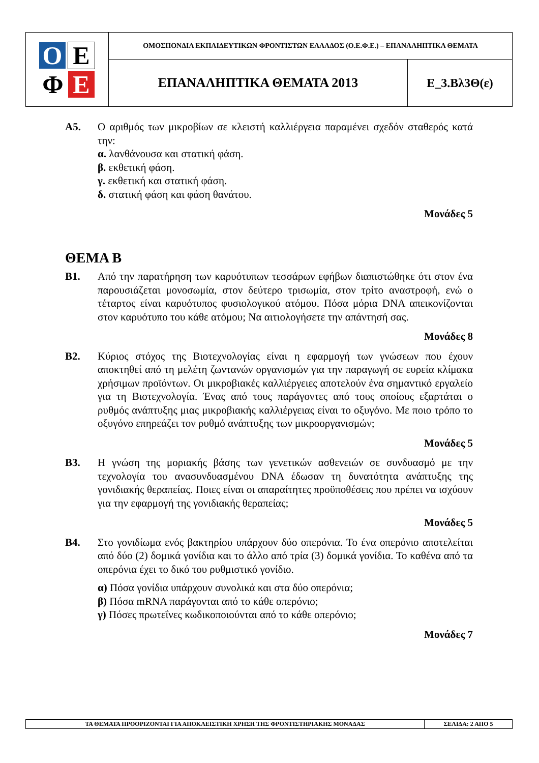| Ο Ε Φ Ε | ΟΜΟΣΠΟΝΔΙΑ ΕΚΠΑΙΔΕΥΤΙΚΩΝ ΦΡΟΝΤΙΣΤΩΝ ΕΛΛΑΔΟΣ (Ο.Ε.Φ.Ε.) – ΕΠΑΝΑΛΗΠΤΙΚΑ ΘΕΜΑΤΑ | |
| | ΕΠΑΝΑΛΗΠΤΙΚΑ ΘΕΜΑΤΑ 2013 | Ε_3.Βλ3Θ(ε) |
Α5. Ο αριθμός των μικροβίων σε κλειστή καλλιέργεια παραμένει σχεδόν σταθερός κατά την:
α. λανθάνουσα και στατική φάση.
β. εκθετική φάση.
γ. εκθετική και στατική φάση.
δ. στατική φάση και φάση θανάτου.
Μονάδες 5
ΘΕΜΑ Β
Β1. Από την παρατήρηση των καρυότυπων τεσσάρων εφήβων διαπιστώθηκε ότι στον ένα παρουσιάζεται μονοσωμία, στον δεύτερο τρισωμία, στον τρίτο αναστροφή, ενώ ο τέταρτος είναι καρυότυπος φυσιολογικού ατόμου. Πόσα μόρια DNA απεικονίζονται στον καρυότυπο του κάθε ατόμου; Να αιτιολογήσετε την απάντησή σας.
Μονάδες 8
Β2. Κύριος στόχος της Βιοτεχνολογίας είναι η εφαρμογή των γνώσεων που έχουν αποκτηθεί από τη μελέτη ζωντανών οργανισμών για την παραγωγή σε ευρεία κλίμακα χρήσιμων προϊόντων. Οι μικροβιακές καλλιέργειες αποτελούν ένα σημαντικό εργαλείο για τη Βιοτεχνολογία. Ένας από τους παράγοντες από τους οποίους εξαρτάται ο ρυθμός ανάπτυξης μιας μικροβιακής καλλιέργειας είναι το οξυγόνο. Με ποιο τρόπο το οξυγόνο επηρεάζει τον ρυθμό ανάπτυξης των μικροοργανισμών;
Μονάδες 5
Β3. Η γνώση της μοριακής βάσης των γενετικών ασθενειών σε συνδυασμό με την τεχνολογία του ανασυνδυασμένου DNA έδωσαν τη δυνατότητα ανάπτυξης της γονιδιακής θεραπείας. Ποιες είναι οι απαραίτητες προϋποθέσεις που πρέπει να ισχύουν για την εφαρμογή της γονιδιακής θεραπείας;
Μονάδες 5
Β4. Στο γονιδίωμα ενός βακτηρίου υπάρχουν δύο οπερόνια. Το ένα οπερόνιο αποτελείται από δύο (2) δομικά γονίδια και το άλλο από τρία (3) δομικά γονίδια. Το καθένα από τα οπερόνια έχει το δικό του ρυθμιστικό γονίδιο.
α) Πόσα γονίδια υπάρχουν συνολικά και στα δύο οπερόνια;
β) Πόσα mRNA παράγονται από το κάθε οπερόνιο;
γ) Πόσες πρωτεΐνες κωδικοποιούνται από το κάθε οπερόνιο;
Μονάδες 7
| ΤΑ ΘΕΜΑΤΑ ΠΡΟΟΡΙΖΟΝΤΑΙ ΓΙΑ ΑΠΟΚΛΕΙΣΤΙΚΗ ΧΡΗΣΗ ΤΗΣ ΦΡΟΝΤΙΣΤΗΡΙΑΚΗΣ ΜΟΝΑΔΑΣ | ΣΕΛΙΔΑ: 2 ΑΠΟ 5 |